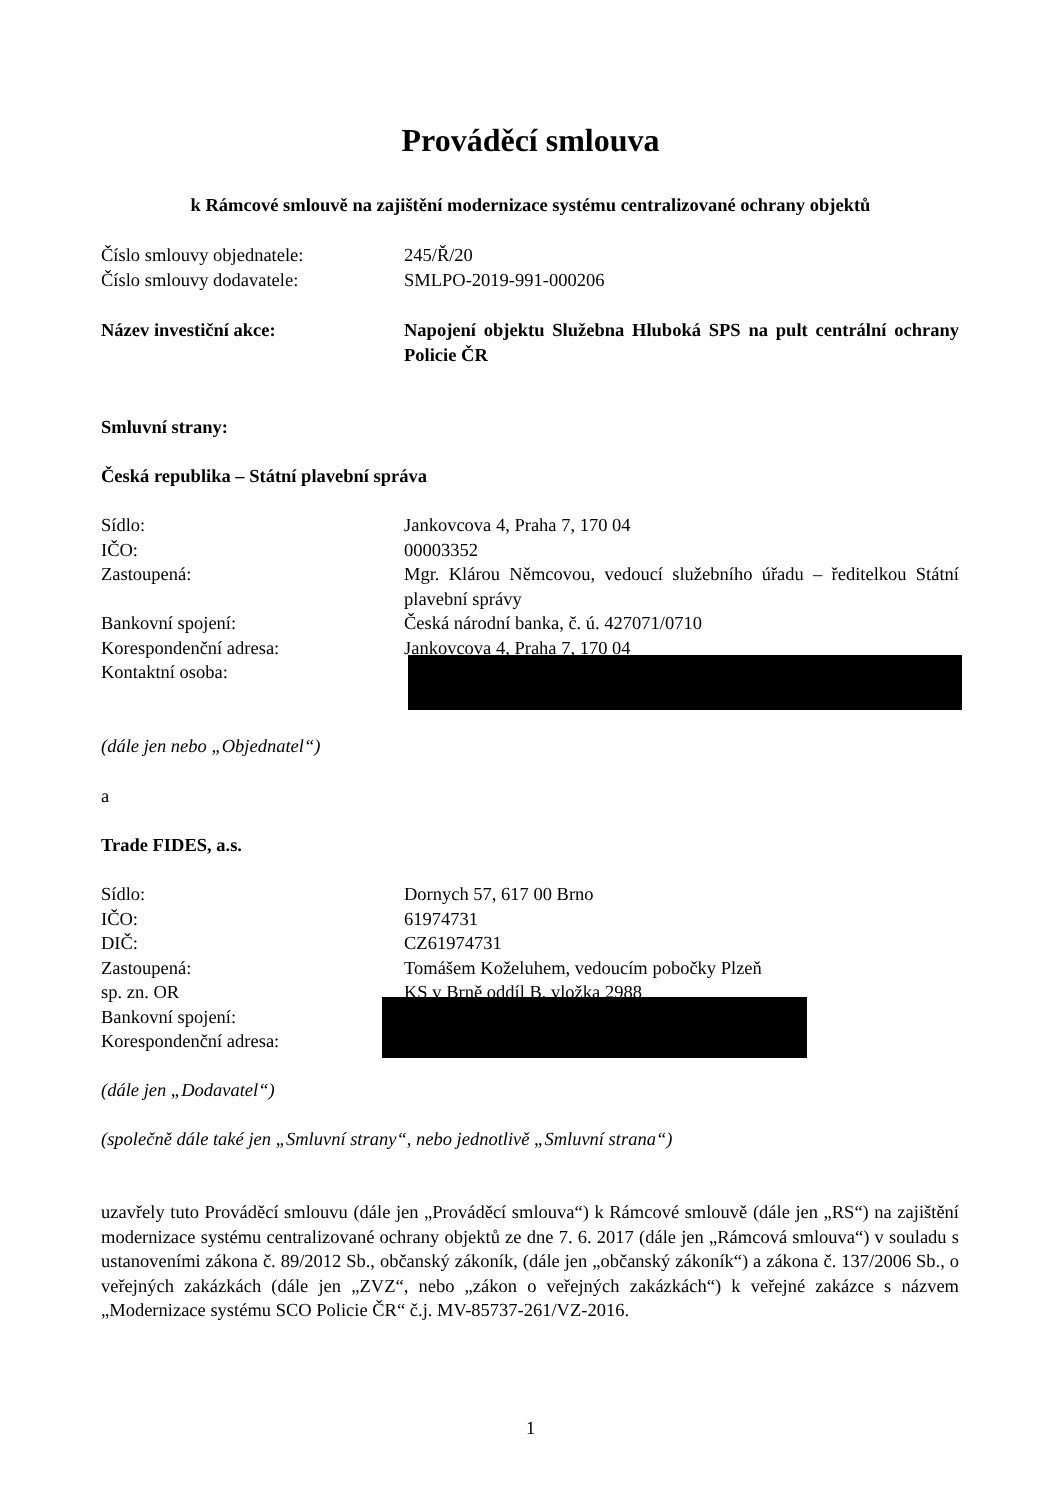Prováděcí smlouva
k Rámcové smlouvě na zajištění modernizace systému centralizované ochrany objektů
Číslo smlouvy objednatele: 245/Ř/20
Číslo smlouvy dodavatele: SMLPO-2019-991-000206
Název investiční akce: Napojení objektu Služebna Hluboká SPS na pult centrální ochrany Policie ČR
Smluvní strany:
Česká republika – Státní plavební správa
Sídlo: Jankovcova 4, Praha 7, 170 04
IČO: 00003352
Zastoupená: Mgr. Klárou Němcovou, vedoucí služebního úřadu – ředitelkou Státní plavební správy
Bankovní spojení: Česká národní banka, č. ú. 427071/0710
Korespondenční adresa: Jankovcova 4, Praha 7, 170 04
Kontaktní osoba:
(dále jen nebo „Objednatel“)
a
Trade FIDES, a.s.
Sídlo: Dornych 57, 617 00 Brno
IČO: 61974731
DIČ: CZ61974731
Zastoupená: Tomášem Koželuhem, vedoucím pobočky Plzeň
sp. zn. OR KS v Brně oddíl B, vložka 2988
Bankovní spojení:
Korespondenční adresa:
(dále jen „Dodavatel“)
(společně dále také jen „Smluvní strany“, nebo jednotlivě „Smluvní strana“)
uzavřely tuto Prováděcí smlouvu (dále jen „Prováděcí smlouva“) k Rámcové smlouvě (dále jen „RS“) na zajištění modernizace systému centralizované ochrany objektů ze dne 7. 6. 2017 (dále jen „Rámcová smlouva“) v souladu s ustanoveními zákona č. 89/2012 Sb., občanský zákoník, (dále jen „občanský zákoník“) a zákona č. 137/2006 Sb., o veřejných zakázkách (dále jen „ZVZ“, nebo „zákon o veřejných zakázkách“) k veřejné zakázce s názvem „Modernizace systému SCO Policie ČR“ č.j. MV-85737-261/VZ-2016.
1